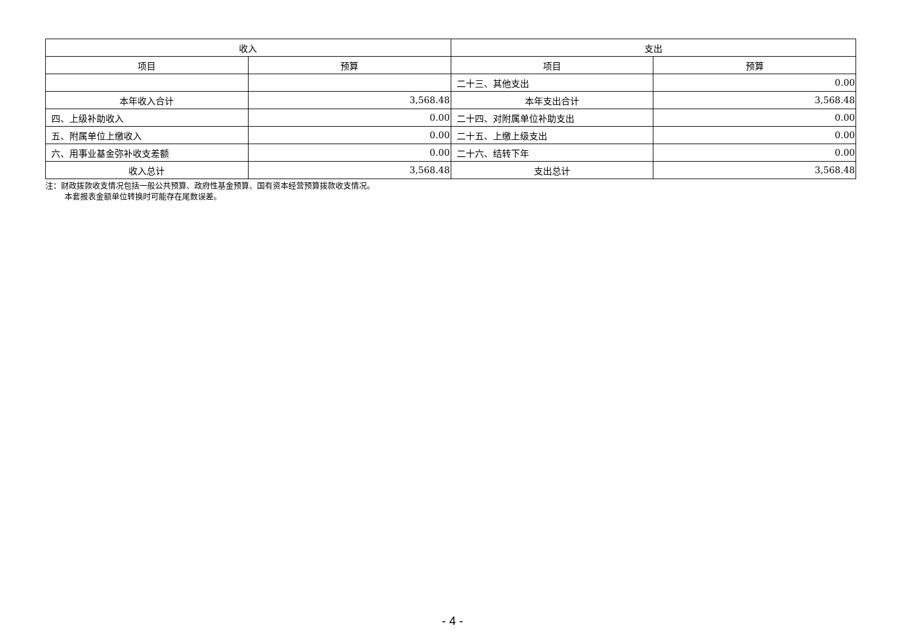| 收入 | | 支出 | |
| --- | --- | --- | --- |
| 项目 | 预算 | 项目 | 预算 |
| | | 二十三、其他支出 | 0.00 |
| 本年收入合计 | 3,568.48 | 本年支出合计 | 3,568.48 |
| 四、上级补助收入 | 0.00 | 二十四、对附属单位补助支出 | 0.00 |
| 五、附属单位上缴收入 | 0.00 | 二十五、上缴上级支出 | 0.00 |
| 六、用事业基金弥补收支差额 | 0.00 | 二十六、结转下年 | 0.00 |
| 收入总计 | 3,568.48 | 支出总计 | 3,568.48 |
注：财政拨款收支情况包括一般公共预算、政府性基金预算、国有资本经营预算拨款收支情况。
本套报表金额单位转换时可能存在尾数误差。
- 4 -